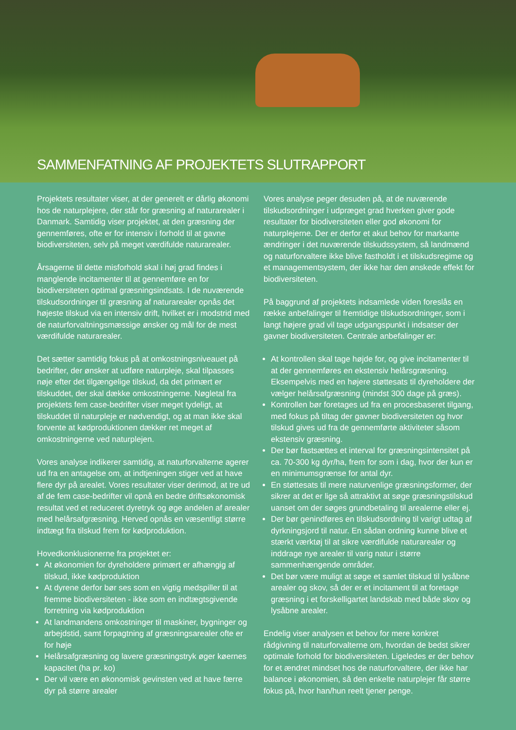SAMMENFATNING AF PROJEKTETS SLUTRAPPORT
Projektets resultater viser, at der generelt er dårlig økonomi hos de naturplejere, der står for græsning af naturarealer i Danmark. Samtidig viser projektet, at den græsning der gennemføres, ofte er for intensiv i forhold til at gavne biodiversiteten, selv på meget værdifulde naturarealer.
Årsagerne til dette misforhold skal i høj grad findes i manglende incitamenter til at gennemføre en for biodiversiteten optimal græsningsindsats. I de nuværende tilskudsordninger til græsning af naturarealer opnås det højeste tilskud via en intensiv drift, hvilket er i modstrid med de naturforvaltningsmæssige ønsker og mål for de mest værdifulde naturarealer.
Det sætter samtidig fokus på at omkostningsniveauet på bedrifter, der ønsker at udføre naturpleje, skal tilpasses nøje efter det tilgængelige tilskud, da det primært er tilskuddet, der skal dække omkostningerne. Nøgletal fra projektets fem case-bedrifter viser meget tydeligt, at tilskuddet til naturpleje er nødvendigt, og at man ikke skal forvente at kødproduktionen dækker ret meget af omkostningerne ved naturplejen.
Vores analyse indikerer samtidig, at naturforvalterne agerer ud fra en antagelse om, at indtjeningen stiger ved at have flere dyr på arealet. Vores resultater viser derimod, at tre ud af de fem case-bedrifter vil opnå en bedre driftsøkonomisk resultat ved et reduceret dyretryk og øge andelen af arealer med helårsafgræsning. Herved opnås en væsentligt større indtægt fra tilskud frem for kødproduktion.
Hovedkonklusionerne fra projektet er:
At økonomien for dyreholdere primært er afhængig af tilskud, ikke kødproduktion
At dyrene derfor bør ses som en vigtig medspiller til at fremme biodiversiteten - ikke som en indtægtsgivende forretning via kødproduktion
At landmandens omkostninger til maskiner, bygninger og arbejdstid, samt forpagtning af græsningsarealer ofte er for høje
Helårsafgræsning og lavere græsningstryk øger køernes kapacitet (ha pr. ko)
Der vil være en økonomisk gevinsten ved at have færre dyr på større arealer
Vores analyse peger desuden på, at de nuværende tilskudsordninger i udpræget grad hverken giver gode resultater for biodiversiteten eller god økonomi for naturplejerne. Der er derfor et akut behov for markante ændringer i det nuværende tilskudssystem, så landmænd og naturforvaltere ikke blive fastholdt i et tilskudsregime og et managementsystem, der ikke har den ønskede effekt for biodiversiteten.
På baggrund af projektets indsamlede viden foreslås en række anbefalinger til fremtidige tilskudsordninger, som i langt højere grad vil tage udgangspunkt i indsatser der gavner biodiversiteten. Centrale anbefalinger er:
At kontrollen skal tage højde for, og give incitamenter til at der gennemføres en ekstensiv helårsgræsning. Eksempelvis med en højere støttesats til dyreholdere der vælger helårsafgræsning (mindst 300 dage på græs).
Kontrollen bør foretages ud fra en procesbaseret tilgang, med fokus på tiltag der gavner biodiversiteten og hvor tilskud gives ud fra de gennemførte aktiviteter såsom ekstensiv græsning.
Der bør fastsættes et interval for græsningsintensitet på ca. 70-300 kg dyr/ha, frem for som i dag, hvor der kun er en minimumsgrænse for antal dyr.
En støttesats til mere naturvenlige græsningsformer, der sikrer at det er lige så attraktivt at søge græsningstilskud uanset om der søges grundbetaling til arealerne eller ej.
Der bør genindføres en tilskudsordning til varigt udtag af dyrkningsjord til natur. En sådan ordning kunne blive et stærkt værktøj til at sikre værdifulde naturarealer og inddrage nye arealer til varig natur i større sammenhængende områder.
Det bør være muligt at søge et samlet tilskud til lysåbne arealer og skov, så der er et incitament til at foretage græsning i et forskelligartet landskab med både skov og lysåbne arealer.
Endelig viser analysen et behov for mere konkret rådgivning til naturforvalterne om, hvordan de bedst sikrer optimale forhold for biodiversiteten. Ligeledes er der behov for et ændret mindset hos de naturforvaltere, der ikke har balance i økonomien, så den enkelte naturplejer får større fokus på, hvor han/hun reelt tjener penge.